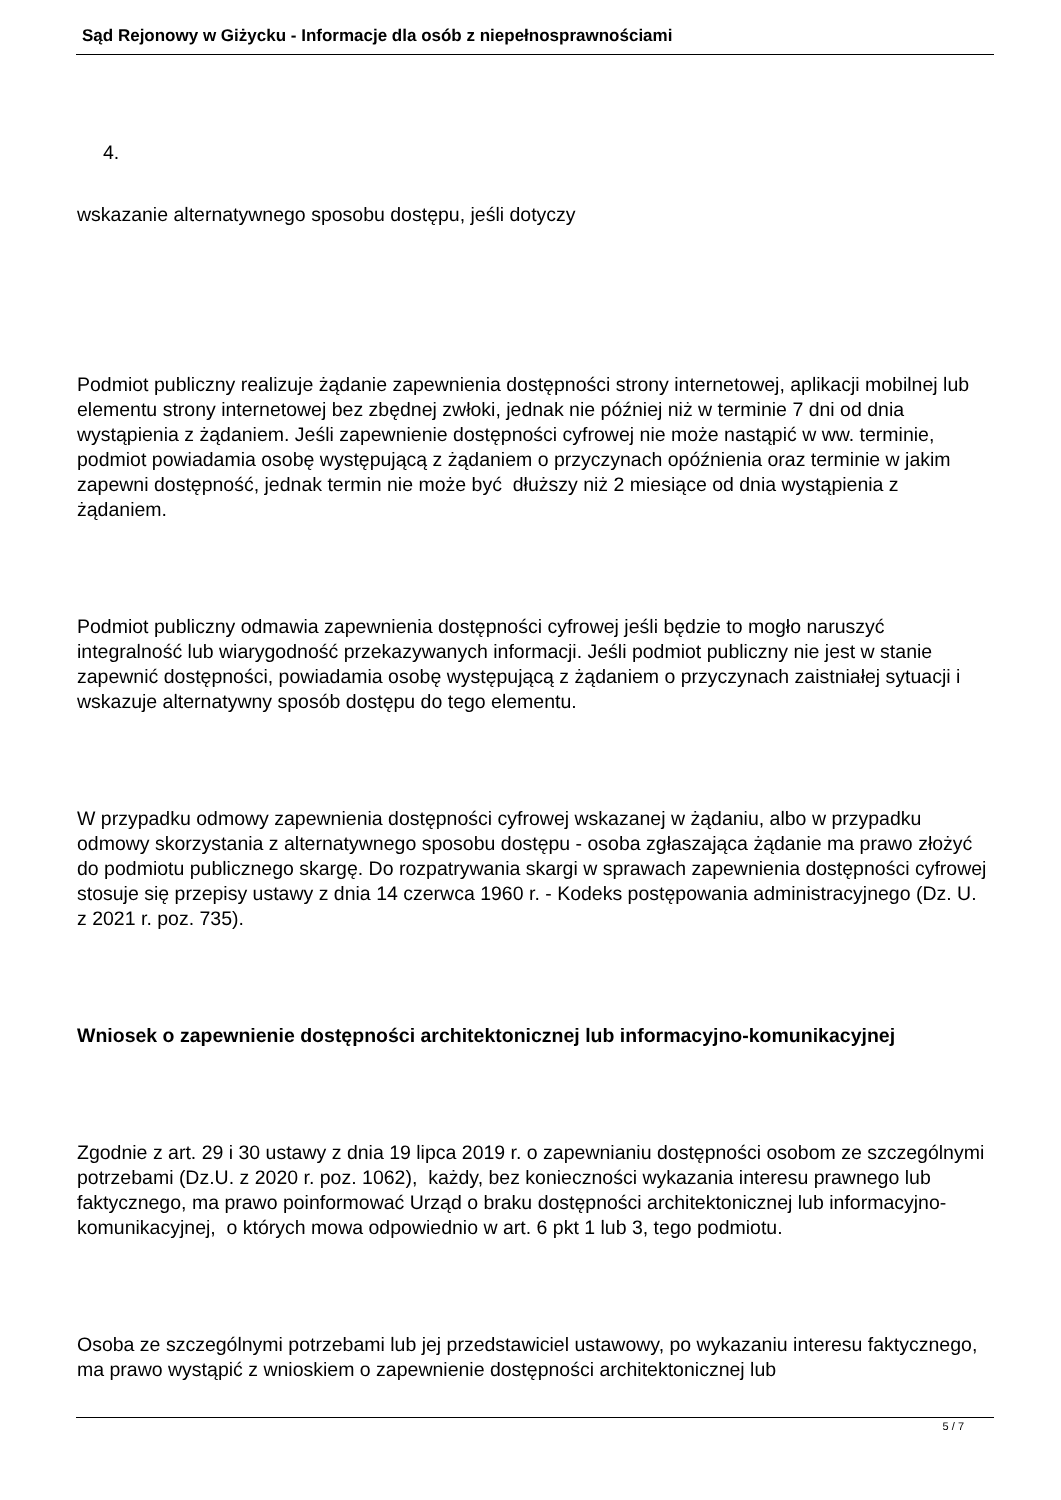Sąd Rejonowy w Giżycku - Informacje dla osób z niepełnosprawnościami
4.
wskazanie alternatywnego sposobu dostępu, jeśli dotyczy
Podmiot publiczny realizuje żądanie zapewnienia dostępności strony internetowej, aplikacji mobilnej lub elementu strony internetowej bez zbędnej zwłoki, jednak nie później niż w terminie 7 dni od dnia wystąpienia z żądaniem. Jeśli zapewnienie dostępności cyfrowej nie może nastąpić w ww. terminie, podmiot powiadamia osobę występującą z żądaniem o przyczynach opóźnienia oraz terminie w jakim zapewni dostępność, jednak termin nie może być dłuższy niż 2 miesiące od dnia wystąpienia z żądaniem.
Podmiot publiczny odmawia zapewnienia dostępności cyfrowej jeśli będzie to mogło naruszyć integralność lub wiarygodność przekazywanych informacji. Jeśli podmiot publiczny nie jest w stanie zapewnić dostępności, powiadamia osobę występującą z żądaniem o przyczynach zaistniałej sytuacji i wskazuje alternatywny sposób dostępu do tego elementu.
W przypadku odmowy zapewnienia dostępności cyfrowej wskazanej w żądaniu, albo w przypadku odmowy skorzystania z alternatywnego sposobu dostępu - osoba zgłaszająca żądanie ma prawo złożyć do podmiotu publicznego skargę. Do rozpatrywania skargi w sprawach zapewnienia dostępności cyfrowej stosuje się przepisy ustawy z dnia 14 czerwca 1960 r. - Kodeks postępowania administracyjnego (Dz. U. z 2021 r. poz. 735).
Wniosek o zapewnienie dostępności architektonicznej lub informacyjno-komunikacyjnej
Zgodnie z art. 29 i 30 ustawy z dnia 19 lipca 2019 r. o zapewnianiu dostępności osobom ze szczególnymi potrzebami (Dz.U. z 2020 r. poz. 1062), każdy, bez konieczności wykazania interesu prawnego lub faktycznego, ma prawo poinformować Urząd o braku dostępności architektonicznej lub informacyjno-komunikacyjnej, o których mowa odpowiednio w art. 6 pkt 1 lub 3, tego podmiotu.
Osoba ze szczególnymi potrzebami lub jej przedstawiciel ustawowy, po wykazaniu interesu faktycznego, ma prawo wystąpić z wnioskiem o zapewnienie dostępności architektonicznej lub
5 / 7